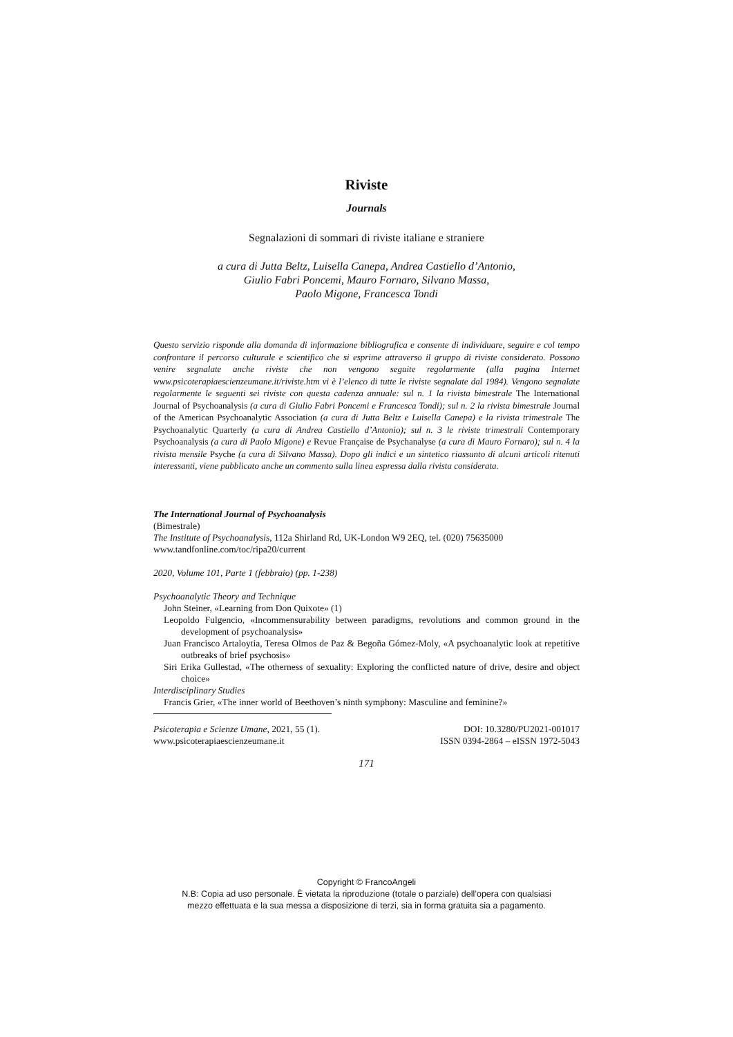Riviste
Journals
Segnalazioni di sommari di riviste italiane e straniere
a cura di Jutta Beltz, Luisella Canepa, Andrea Castiello d’Antonio,
Giulio Fabri Poncemi, Mauro Fornaro, Silvano Massa,
Paolo Migone, Francesca Tondi
Questo servizio risponde alla domanda di informazione bibliografica e consente di individuare, seguire e col tempo confrontare il percorso culturale e scientifico che si esprime attraverso il gruppo di riviste considerato. Possono venire segnalate anche riviste che non vengono seguite regolarmente (alla pagina Internet www.psicoterapiaescienzeumane.it/riviste.htm vi è l’elenco di tutte le riviste segnalate dal 1984). Vengono segnalate regolarmente le seguenti sei riviste con questa cadenza annuale: sul n. 1 la rivista bimestrale The International Journal of Psychoanalysis (a cura di Giulio Fabri Poncemi e Francesca Tondi); sul n. 2 la rivista bimestrale Journal of the American Psychoanalytic Association (a cura di Jutta Beltz e Luisella Canepa) e la rivista trimestrale The Psychoanalytic Quarterly (a cura di Andrea Castiello d’Antonio); sul n. 3 le riviste trimestrali Contemporary Psychoanalysis (a cura di Paolo Migone) e Revue Française de Psychanalyse (a cura di Mauro Fornaro); sul n. 4 la rivista mensile Psyche (a cura di Silvano Massa). Dopo gli indici e un sintetico riassunto di alcuni articoli ritenuti interessanti, viene pubblicato anche un commento sulla linea espressa dalla rivista considerata.
The International Journal of Psychoanalysis
(Bimestrale)
The Institute of Psychoanalysis, 112a Shirland Rd, UK-London W9 2EQ, tel. (020) 75635000
www.tandfonline.com/toc/ripa20/current
2020, Volume 101, Parte 1 (febbraio) (pp. 1-238)
Psychoanalytic Theory and Technique
John Steiner, «Learning from Don Quixote» (1)
Leopoldo Fulgencio, «Incommensurability between paradigms, revolutions and common ground in the development of psychoanalysis»
Juan Francisco Artaloytia, Teresa Olmos de Paz & Begoña Gómez-Moly, «A psychoanalytic look at repetitive outbreaks of brief psychosis»
Siri Erika Gullestad, «The otherness of sexuality: Exploring the conflicted nature of drive, desire and object choice»
Interdisciplinary Studies
Francis Grier, «The inner world of Beethoven’s ninth symphony: Masculine and feminine?»
Psicoterapia e Scienze Umane, 2021, 55 (1). DOI: 10.3280/PU2021-001017
www.psicoterapiaescienzeumane.it ISSN 0394-2864 – eISSN 1972-5043
171
Copyright © FrancoAngeli
N.B: Copia ad uso personale. È vietata la riproduzione (totale o parziale) dell’opera con qualsiasi
mezzo effettuata e la sua messa a disposizione di terzi, sia in forma gratuita sia a pagamento.